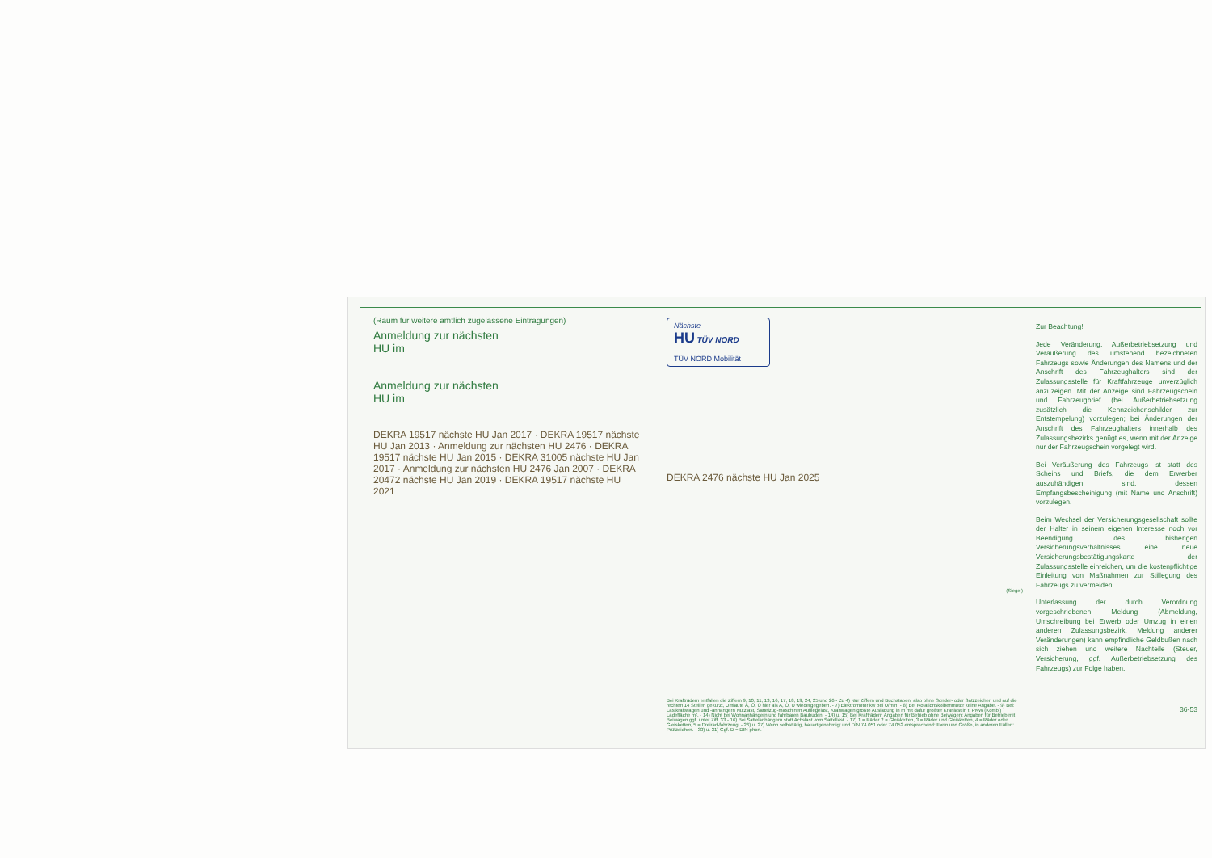(Raum für weitere amtlich zugelassene Eintragungen)
Anmeldung zur nächsten
HU im
Anmeldung zur nächsten
HU im
DEKRA 19517 nächste HU Jan 2017 · DEKRA 19517 nächste HU Jan 2013 · Anmeldung zur nächsten HU 2476 · DEKRA 19517 nächste HU Jan 2015 · DEKRA 31005 nächste HU Jan 2017 · Anmeldung zur nächsten HU 2476 Jan 2007 · DEKRA 20472 nächste HU Jan 2019 · DEKRA 19517 nächste HU 2021
Nächste
HU TÜV NORD
TÜV NORD Mobilität
DEKRA 2476 nächste HU Jan 2025
(Siegel)
Bei Krafträdern entfallen die Ziffern 9, 10, 11, 13, 16, 17, 18, 19, 24, 25 und 26 - Zu 4) Nur Ziffern und Buchstaben, also ohne Sonder- oder Satzzeichen und auf die rechten 14 Stellen gekürzt, Umlaute Ä, Ö, Ü hier als A, O, U wiedergegeben. - 7) Elektromotor kw bei U/min. - 8) Bei Rotationskolbenmotor keine Angabe. - 9) Bei: Lastkraftwagen und -anhängern Nutzlast, Sattelzug-maschinen Aufliegelast, Kranwagen größte Ausladung in m mit dafür größter Kranlast in t, PKW (Kombi) Ladefläche m². - 14) Nicht bei Wohnanhängern und fahrbaren Baubuden. - 14) u. 15) Bei Krafträdern Angaben für Betrieb ohne Beiwagen; Angaben für Betrieb mit Beiwagen ggf. unter Ziff. 33 - 16) Bei Sattelanhängern statt Achslast vom Sattellast. - 17) 1 = Räder 2 = Gleisketten, 3 = Räder und Gleisketten, 4 = Räder oder Gleisketten, 5 = Dreirad-fahrzeug. - 26) u. 27) Wenn selbsttätig, bauartgenehmigt und DIN 74 051 oder 74 052 entsprechend: Form und Größe, in anderen Fällen: Prüfzeichen. - 30) u. 31) Ggf. D = DIN-phon.
Zur Beachtung!
Jede Veränderung, Außerbetriebsetzung und Veräußerung des umstehend bezeichneten Fahrzeugs sowie Änderungen des Namens und der Anschrift des Fahrzeughalters sind der Zulassungsstelle für Kraftfahrzeuge unverzüglich anzuzeigen. Mit der Anzeige sind Fahrzeugschein und Fahrzeugbrief (bei Außerbetriebsetzung zusätzlich die Kennzeichenschilder zur Entstempelung) vorzulegen; bei Änderungen der Anschrift des Fahrzeughalters innerhalb des Zulassungsbezirks genügt es, wenn mit der Anzeige nur der Fahrzeugschein vorgelegt wird.
Bei Veräußerung des Fahrzeugs ist statt des Scheins und Briefs, die dem Erwerber auszuhändigen sind, dessen Empfangsbescheinigung (mit Name und Anschrift) vorzulegen.
Beim Wechsel der Versicherungsgesellschaft sollte der Halter in seinem eigenen Interesse noch vor Beendigung des bisherigen Versicherungsverhältnisses eine neue Versicherungsbestätigungskarte der Zulassungsstelle einreichen, um die kostenpflichtige Einleitung von Maßnahmen zur Stillegung des Fahrzeugs zu vermeiden.
Unterlassung der durch Verordnung vorgeschriebenen Meldung (Abmeldung, Umschreibung bei Erwerb oder Umzug in einen anderen Zulassungsbezirk, Meldung anderer Veränderungen) kann empfindliche Geldbußen nach sich ziehen und weitere Nachteile (Steuer, Versicherung, ggf. Außerbetriebsetzung des Fahrzeugs) zur Folge haben.
36-53